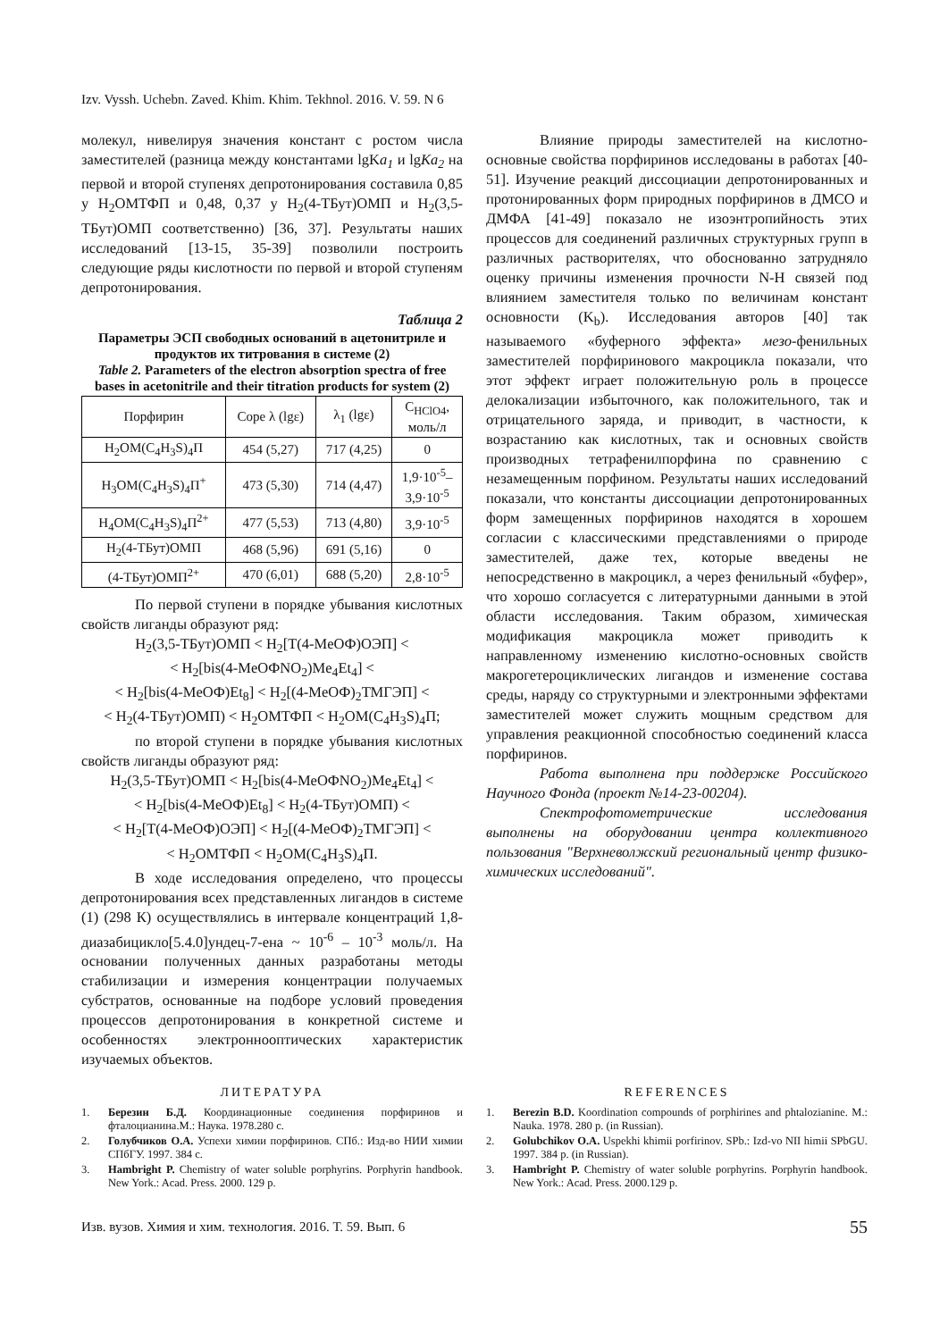Izv. Vyssh. Uchebn. Zaved. Khim. Khim. Tekhnol. 2016. V. 59. N 6
молекул, нивелируя значения констант с ростом числа заместителей (разница между константами lgKa<sub>1</sub> и lgKa<sub>2</sub> на первой и второй ступенях депротонирования составила 0,85 у H<sub>2</sub>ОМТФП и 0,48, 0,37 у H<sub>2</sub>(4-ТБут)ОМП и H<sub>2</sub>(3,5-ТБут)ОМП соответственно) [36, 37]. Результаты наших исследований [13-15, 35-39] позволили построить следующие ряды кислотности по первой и второй ступеням депротонирования.
Таблица 2
Параметры ЭСП свободных оснований в ацетонитриле и продуктов их титрования в системе (2)
Table 2. Parameters of the electron absorption spectra of free bases in acetonitrile and their titration products for system (2)
| Порфирин | Соре λ (lgε) | λ<sub>1</sub> (lgε) | C<sub>HClO4</sub>, моль/л |
| --- | --- | --- | --- |
| H<sub>2</sub>OM(C<sub>4</sub>H<sub>3</sub>S)<sub>4</sub>П | 454 (5,27) | 717 (4,25) | 0 |
| H<sub>3</sub>OM(C<sub>4</sub>H<sub>3</sub>S)<sub>4</sub>П<sup>+</sup> | 473 (5,30) | 714 (4,47) | 1,9·10<sup>-5</sup>– 3,9·10<sup>-5</sup> |
| H<sub>4</sub>OM(C<sub>4</sub>H<sub>3</sub>S)<sub>4</sub>П<sup>2+</sup> | 477 (5,53) | 713 (4,80) | 3,9·10<sup>-5</sup> |
| H<sub>2</sub>(4-ТБут)ОМП | 468 (5,96) | 691 (5,16) | 0 |
| (4-ТБут)ОМП<sup>2+</sup> | 470 (6,01) | 688 (5,20) | 2,8·10<sup>-5</sup> |
По первой ступени в порядке убывания кислотных свойств лиганды образуют ряд:
H<sub>2</sub>(3,5-ТБут)ОМП < H<sub>2</sub>[T(4-MeOФ)ОЭП] <
< H<sub>2</sub>[bis(4-MeOФNO<sub>2</sub>)Me<sub>4</sub>Et<sub>4</sub>] <
< H<sub>2</sub>[bis(4-MeOФ)Et<sub>8</sub>] < H<sub>2</sub>[(4-MeOФ)<sub>2</sub>ТМГЭП] <
< H<sub>2</sub>(4-ТБут)ОМП) < H<sub>2</sub>ОМТФП < H<sub>2</sub>OM(C<sub>4</sub>H<sub>3</sub>S)<sub>4</sub>П;
по второй ступени в порядке убывания кислотных свойств лиганды образуют ряд:
H<sub>2</sub>(3,5-ТБут)ОМП < H<sub>2</sub>[bis(4-MeOФNO<sub>2</sub>)Me<sub>4</sub>Et<sub>4</sub>] <
< H<sub>2</sub>[bis(4-MeOФ)Et<sub>8</sub>] < H<sub>2</sub>(4-ТБут)ОМП) <
< H<sub>2</sub>[T(4-MeOФ)ОЭП] < H<sub>2</sub>[(4-MeOФ)<sub>2</sub>ТМГЭП] <
< H<sub>2</sub>ОМТФП < H<sub>2</sub>OM(C<sub>4</sub>H<sub>3</sub>S)<sub>4</sub>П.
В ходе исследования определено, что процессы депротонирования всех представленных лигандов в системе (1) (298 К) осуществлялись в интервале концентраций 1,8-диазабицикло[5.4.0]ундец-7-ена ~ 10<sup>-6</sup> – 10<sup>-3</sup> моль/л. На основании полученных данных разработаны методы стабилизации и измерения концентрации получаемых субстратов, основанные на подборе условий проведения процессов депротонирования в конкретной системе и особенностях электроннооптических характеристик изучаемых объектов.
Влияние природы заместителей на кислотно-основные свойства порфиринов исследованы в работах [40-51]. Изучение реакций диссоциации депротонированных и протонированных форм природных порфиринов в ДМСО и ДМФА [41-49] показало не изоэнтропийность этих процессов для соединений различных структурных групп в различных растворителях, что обоснованно затрудняло оценку причины изменения прочности N-H связей под влиянием заместителя только по величинам констант основности (K<sub>b</sub>). Исследования авторов [40] так называемого «буферного эффекта» мезо-фенильных заместителей порфиринового макроцикла показали, что этот эффект играет положительную роль в процессе делокализации избыточного, как положительного, так и отрицательного заряда, и приводит, в частности, к возрастанию как кислотных, так и основных свойств производных тетрафенилпорфина по сравнению с незамещенным порфином. Результаты наших исследований показали, что константы диссоциации депротонированных форм замещенных порфиринов находятся в хорошем согласии с классическими представлениями о природе заместителей, даже тех, которые введены не непосредственно в макроцикл, а через фенильный «буфер», что хорошо согласуется с литературными данными в этой области исследования. Таким образом, химическая модификация макроцикла может приводить к направленному изменению кислотно-основных свойств макрогетероциклических лигандов и изменение состава среды, наряду со структурными и электронными эффектами заместителей может служить мощным средством для управления реакционной способностью соединений класса порфиринов.
Работа выполнена при поддержке Российского Научного Фонда (проект №14-23-00204).
Спектрофотометрические исследования выполнены на оборудовании центра коллективного пользования "Верхневолжский региональный центр физико-химических исследований".
ЛИТЕРАТУРА
1. Березин Б.Д. Координационные соединения порфиринов и фталоцианина.М.: Наука. 1978.280 с.
2. Голубчиков О.А. Успехи химии порфиринов. СПб.: Изд-во НИИ химии СПбГУ. 1997. 384 с.
3. Hambright P. Chemistry of water soluble porphyrins. Porphyrin handbook. New York.: Acad. Press. 2000. 129 p.
REFERENCES
1. Berezin B.D. Koordination compounds of porphirines and phtalozianine. M.: Nauka. 1978. 280 p. (in Russian).
2. Golubchikov O.A. Uspekhi khimii porfirinov. SPb.: Izd-vo NII himii SPbGU. 1997. 384 p. (in Russian).
3. Hambright P. Chemistry of water soluble porphyrins. Porphyrin handbook. New York.: Acad. Press. 2000.129 p.
Изв. вузов. Химия и хим. технология. 2016. Т. 59. Вып. 6 55